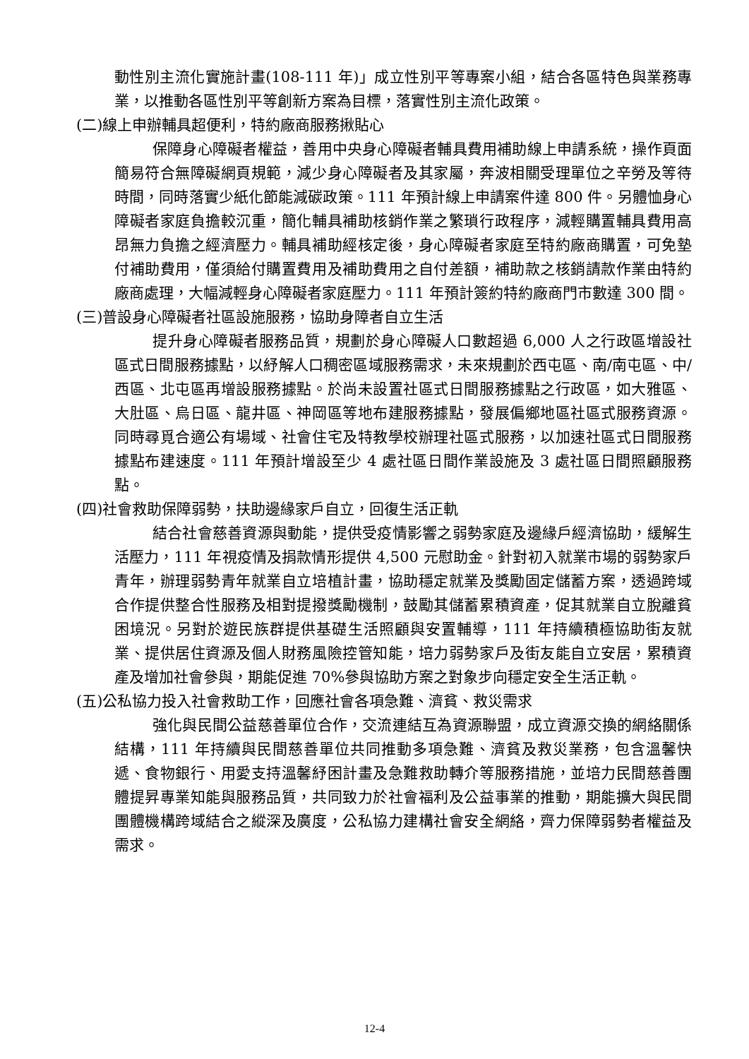動性別主流化實施計畫(108-111 年)」成立性別平等專案小組，結合各區特色與業務專業，以推動各區性別平等創新方案為目標，落實性別主流化政策。
(二)線上申辦輔具超便利，特約廠商服務揪貼心
保障身心障礙者權益，善用中央身心障礙者輔具費用補助線上申請系統，操作頁面簡易符合無障礙網頁規範，減少身心障礙者及其家屬，奔波相關受理單位之辛勞及等待時間，同時落實少紙化節能減碳政策。111 年預計線上申請案件達 800 件。另體恤身心障礙者家庭負擔較沉重，簡化輔具補助核銷作業之繁瑣行政程序，減輕購置輔具費用高昂無力負擔之經濟壓力。輔具補助經核定後，身心障礙者家庭至特約廠商購置，可免墊付補助費用，僅須給付購置費用及補助費用之自付差額，補助款之核銷請款作業由特約廠商處理，大幅減輕身心障礙者家庭壓力。111 年預計簽約特約廠商門市數達 300 間。
(三)普設身心障礙者社區設施服務，協助身障者自立生活
提升身心障礙者服務品質，規劃於身心障礙人口數超過 6,000 人之行政區增設社區式日間服務據點，以紓解人口稠密區域服務需求，未來規劃於西屯區、南/南屯區、中/西區、北屯區再增設服務據點。於尚未設置社區式日間服務據點之行政區，如大雅區、大肚區、烏日區、龍井區、神岡區等地布建服務據點，發展偏鄉地區社區式服務資源。同時尋覓合適公有場域、社會住宅及特教學校辦理社區式服務，以加速社區式日間服務據點布建速度。111 年預計增設至少 4 處社區日間作業設施及 3 處社區日間照顧服務點。
(四)社會救助保障弱勢，扶助邊緣家戶自立，回復生活正軌
結合社會慈善資源與動能，提供受疫情影響之弱勢家庭及邊緣戶經濟協助，緩解生活壓力，111 年視疫情及捐款情形提供 4,500 元慰助金。針對初入就業市場的弱勢家戶青年，辦理弱勢青年就業自立培植計畫，協助穩定就業及獎勵固定儲蓄方案，透過跨域合作提供整合性服務及相對提撥獎勵機制，鼓勵其儲蓄累積資產，促其就業自立脫離貧困境況。另對於遊民族群提供基礎生活照顧與安置輔導，111 年持續積極協助街友就業、提供居住資源及個人財務風險控管知能，培力弱勢家戶及街友能自立安居，累積資產及增加社會參與，期能促進 70%參與協助方案之對象步向穩定安全生活正軌。
(五)公私協力投入社會救助工作，回應社會各項急難、濟貧、救災需求
強化與民間公益慈善單位合作，交流連結互為資源聯盟，成立資源交換的網絡關係結構，111 年持續與民間慈善單位共同推動多項急難、濟貧及救災業務，包含溫馨快遞、食物銀行、用愛支持溫馨紓困計畫及急難救助轉介等服務措施，並培力民間慈善團體提昇專業知能與服務品質，共同致力於社會福利及公益事業的推動，期能擴大與民間團體機構跨域結合之縱深及廣度，公私協力建構社會安全網絡，齊力保障弱勢者權益及需求。
12-4